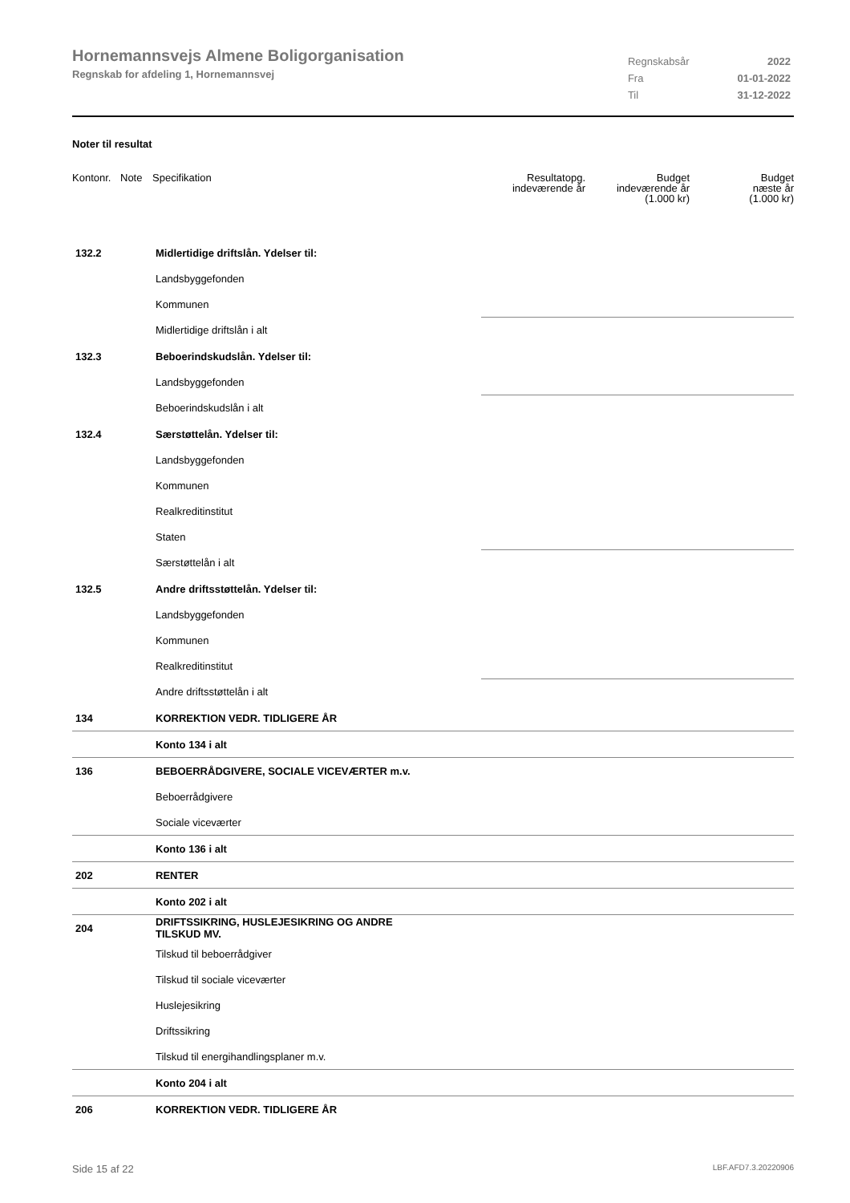Hornemannsvejs Almene Boligorganisation
Regnskab for afdeling 1, Hornemannsvej
| Regnskabsår | 2022 |
| Fra | 01-01-2022 |
| Til | 31-12-2022 |
Noter til resultat
| Kontonr. | Note | Specifikation | Resultatopg. indeværende år | Budget indeværende år (1.000 kr) | Budget næste år (1.000 kr) |
| --- | --- | --- | --- | --- | --- |
| 132.2 | | Midlertidige driftslån. Ydelser til: | | | |
| | | Landsbyggefonden | | | |
| | | Kommunen | | | |
| | | Midlertidige driftslån i alt | | | |
| 132.3 | | Beboerindskudslån. Ydelser til: | | | |
| | | Landsbyggefonden | | | |
| | | Beboerindskudslån i alt | | | |
| 132.4 | | Særstøttelån. Ydelser til: | | | |
| | | Landsbyggefonden | | | |
| | | Kommunen | | | |
| | | Realkreditinstitut | | | |
| | | Staten | | | |
| | | Særstøttelån i alt | | | |
| 132.5 | | Andre driftsstøttelån. Ydelser til: | | | |
| | | Landsbyggefonden | | | |
| | | Kommunen | | | |
| | | Realkreditinstitut | | | |
| | | Andre driftsstøttelån i alt | | | |
| 134 | | KORREKTION VEDR. TIDLIGERE ÅR | | | |
| | | Konto 134 i alt | | | |
| 136 | | BEBOERRÅDGIVERE, SOCIALE VICEVÆRTER m.v. | | | |
| | | Beboerrådgivere | | | |
| | | Sociale viceværter | | | |
| | | Konto 136 i alt | | | |
| 202 | | RENTER | | | |
| | | Konto 202 i alt | | | |
| 204 | | DRIFTSSIKRING, HUSLEJESIKRING OG ANDRE TILSKUD MV. | | | |
| | | Tilskud til beboerrådgiver | | | |
| | | Tilskud til sociale viceværter | | | |
| | | Huslejesikring | | | |
| | | Driftssikring | | | |
| | | Tilskud til energihandlingsplaner m.v. | | | |
| | | Konto 204 i alt | | | |
| 206 | | KORREKTION VEDR. TIDLIGERE ÅR | | | |
Side 15 af 22 LBF.AFD7.3.20220906